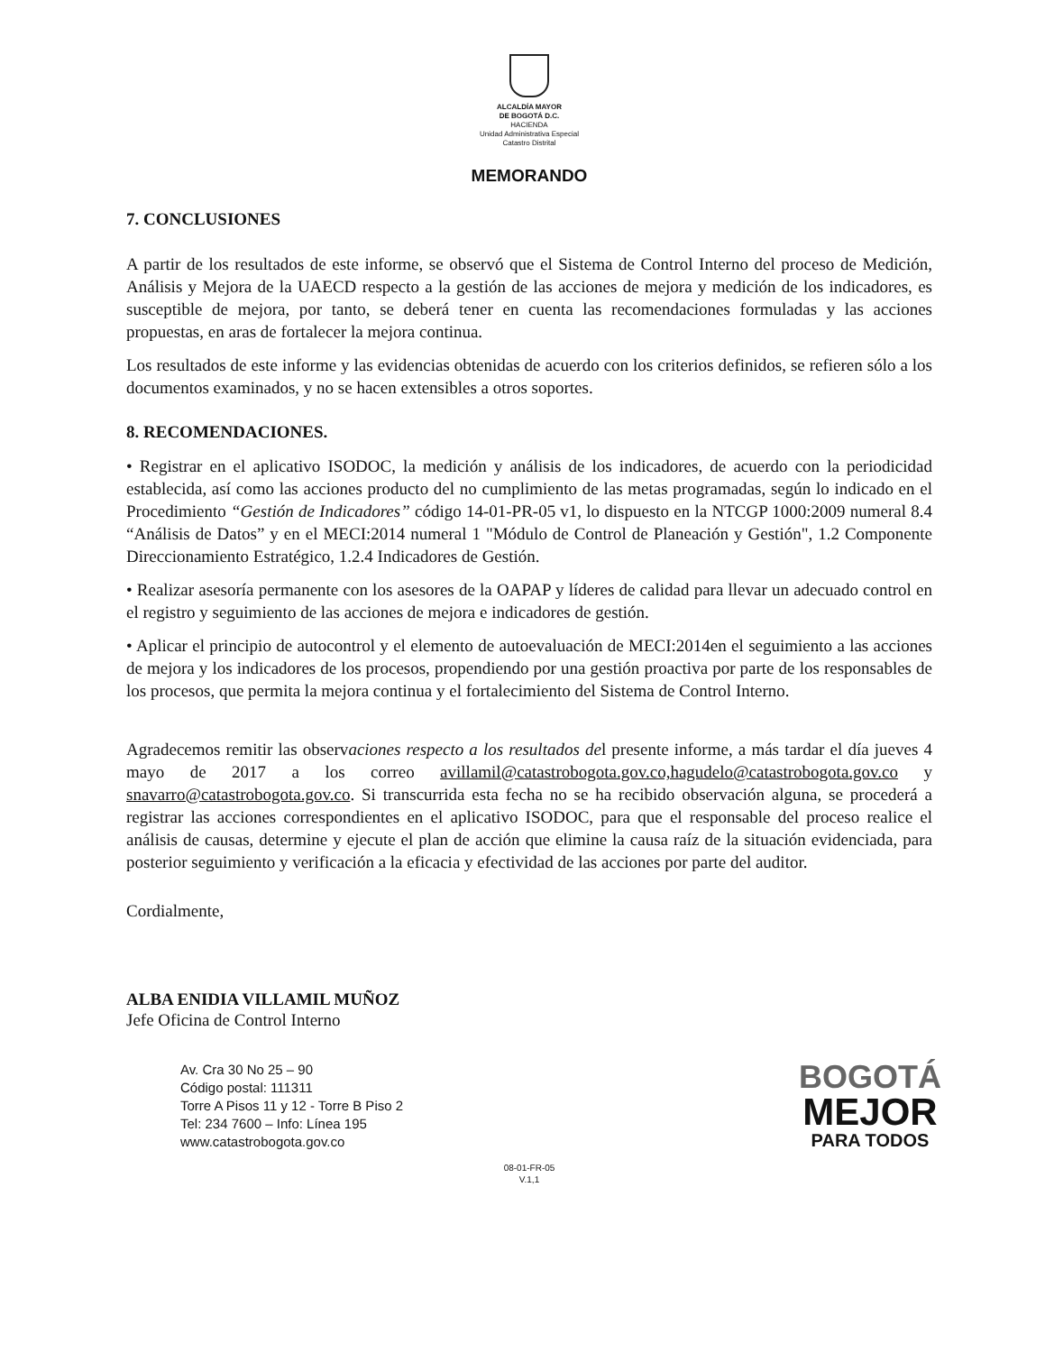ALCALDÍA MAYOR
DE BOGOTÁ D.C.
HACIENDA
Unidad Administrativa Especial
Catastro Distrital
MEMORANDO
7. CONCLUSIONES
A partir de los resultados de este informe, se observó que el Sistema de Control Interno del proceso de Medición, Análisis y Mejora de la UAECD respecto a la gestión de las acciones de mejora y medición de los indicadores, es susceptible de mejora, por tanto, se deberá tener en cuenta las recomendaciones formuladas y las acciones propuestas, en aras de fortalecer la mejora continua.
Los resultados de este informe y las evidencias obtenidas de acuerdo con los criterios definidos, se refieren sólo a los documentos examinados, y no se hacen extensibles a otros soportes.
8. RECOMENDACIONES.
• Registrar en el aplicativo ISODOC, la medición y análisis de los indicadores, de acuerdo con la periodicidad establecida, así como las acciones producto del no cumplimiento de las metas programadas, según lo indicado en el Procedimiento “Gestión de Indicadores” código 14-01-PR-05 v1, lo dispuesto en la NTCGP 1000:2009 numeral 8.4 “Análisis de Datos” y en el MECI:2014 numeral 1 "Módulo de Control de Planeación y Gestión", 1.2 Componente Direccionamiento Estratégico, 1.2.4 Indicadores de Gestión.
• Realizar asesoría permanente con los asesores de la OAPAP y líderes de calidad para llevar un adecuado control en el registro y seguimiento de las acciones de mejora e indicadores de gestión.
• Aplicar el principio de autocontrol y el elemento de autoevaluación de MECI:2014en el seguimiento a las acciones de mejora y los indicadores de los procesos, propendiendo por una gestión proactiva por parte de los responsables de los procesos, que permita la mejora continua y el fortalecimiento del Sistema de Control Interno.
Agradecemos remitir las observaciones respecto a los resultados del presente informe, a más tardar el día jueves 4 mayo de 2017 a los correo avillamil@catastrobogota.gov.co,hagudelo@catastrobogota.gov.co y snavarro@catastrobogota.gov.co. Si transcurrida esta fecha no se ha recibido observación alguna, se procederá a registrar las acciones correspondientes en el aplicativo ISODOC, para que el responsable del proceso realice el análisis de causas, determine y ejecute el plan de acción que elimine la causa raíz de la situación evidenciada, para posterior seguimiento y verificación a la eficacia y efectividad de las acciones por parte del auditor.
Cordialmente,
ALBA ENIDIA VILLAMIL MUÑOZ
Jefe Oficina de Control Interno
Av. Cra 30 No 25 – 90
Código postal: 111311
Torre A Pisos 11 y 12 - Torre B Piso 2
Tel: 234 7600 – Info: Línea 195
www.catastrobogota.gov.co
BOGOTÁ
MEJOR
PARA TODOS
08-01-FR-05
V.1,1